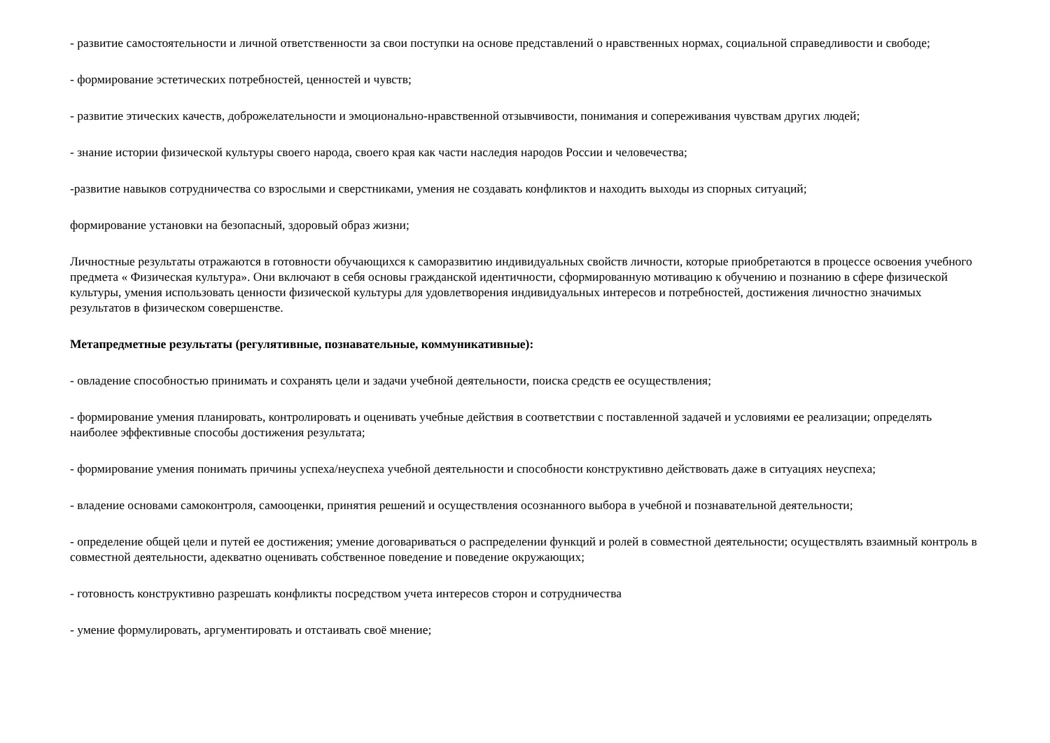- развитие самостоятельности и личной ответственности за свои поступки на основе представлений о нравственных нормах, социальной справедливости и свободе;
- формирование эстетических потребностей, ценностей и чувств;
- развитие этических качеств, доброжелательности и эмоционально-нравственной отзывчивости, понимания и сопереживания чувствам других людей;
- знание истории физической культуры своего народа, своего края как части наследия народов России и человечества;
-развитие навыков сотрудничества со взрослыми и сверстниками, умения не создавать конфликтов и находить выходы из спорных ситуаций;
формирование установки на безопасный, здоровый образ жизни;
Личностные результаты отражаются в готовности обучающихся к саморазвитию индивидуальных свойств личности, которые приобретаются в процессе освоения учебного предмета « Физическая культура». Они включают в себя основы гражданской идентичности, сформированную мотивацию к обучению и познанию в сфере физической культуры, умения использовать ценности физической культуры для удовлетворения индивидуальных интересов и потребностей, достижения личностно значимых результатов в физическом совершенстве.
Метапредметные результаты (регулятивные, познавательные, коммуникативные):
- овладение способностью принимать и сохранять цели и задачи учебной деятельности, поиска средств ее осуществления;
- формирование умения планировать, контролировать и оценивать учебные действия в соответствии с поставленной задачей и условиями ее реализации; определять наиболее эффективные способы достижения результата;
- формирование умения понимать причины успеха/неуспеха учебной деятельности и способности конструктивно действовать даже в ситуациях неуспеха;
- владение основами самоконтроля, самооценки, принятия решений и осуществления осознанного выбора в учебной и познавательной деятельности;
- определение общей цели и путей ее достижения; умение договариваться о распределении функций и ролей в совместной деятельности; осуществлять взаимный контроль в совместной деятельности, адекватно оценивать собственное поведение и поведение окружающих;
- готовность конструктивно разрешать конфликты посредством учета интересов сторон и сотрудничества
- умение формулировать, аргументировать и отстаивать своё мнение;